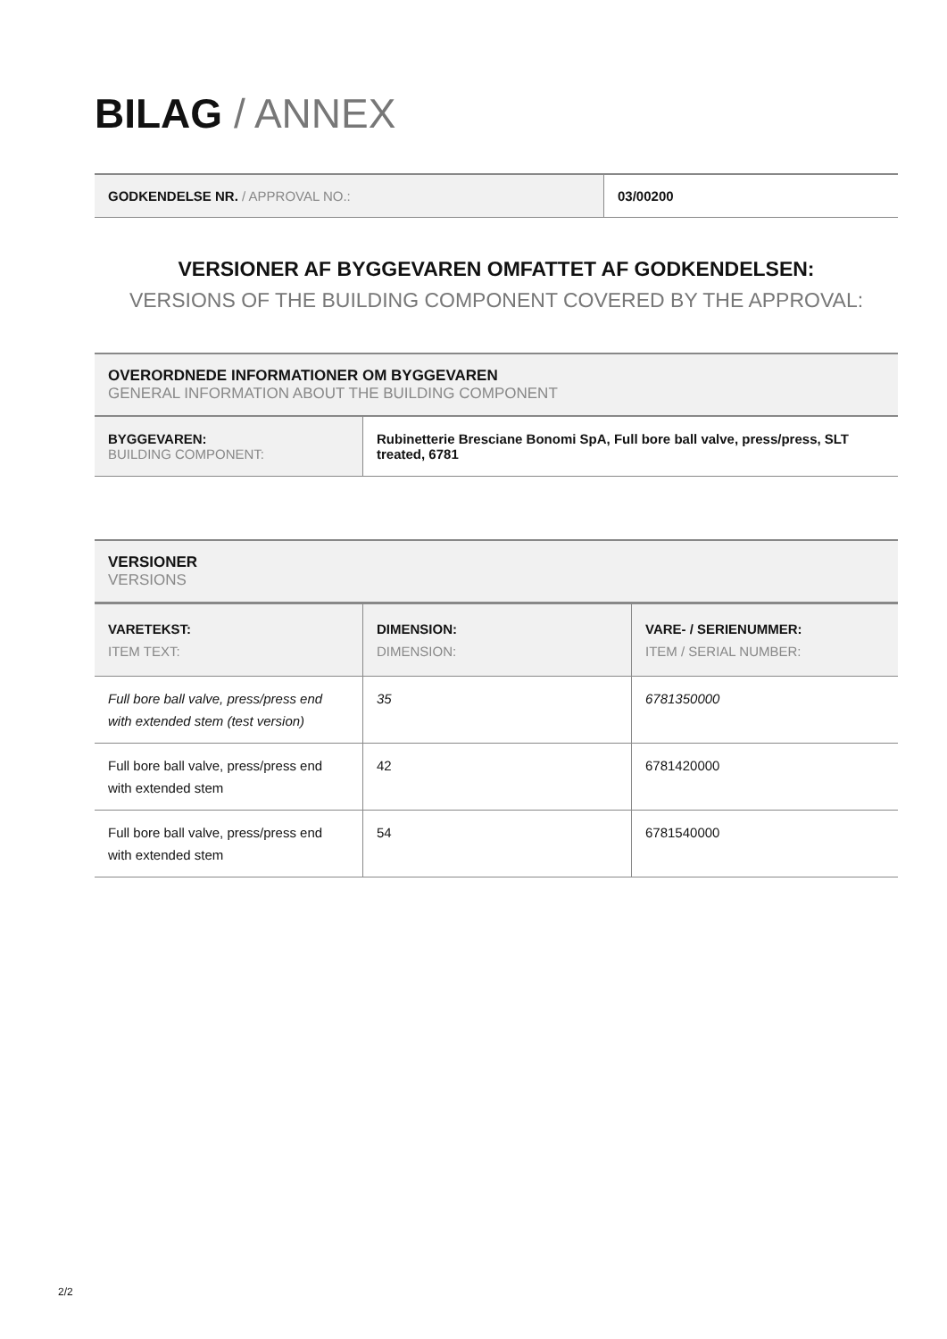BILAG / ANNEX
| GODKENDELSE NR. / APPROVAL NO.: | 03/00200 |
VERSIONER AF BYGGEVAREN OMFATTET AF GODKENDELSEN:
VERSIONS OF THE BUILDING COMPONENT COVERED BY THE APPROVAL:
OVERORDNEDE INFORMATIONER OM BYGGEVAREN
GENERAL INFORMATION ABOUT THE BUILDING COMPONENT
| BYGGEVAREN: BUILDING COMPONENT: | Rubinetterie Bresciane Bonomi SpA, Full bore ball valve, press/press, SLT treated, 6781 |
VERSIONER
VERSIONS
| VARETEKST: ITEM TEXT: | DIMENSION: DIMENSION: | VARE- / SERIENUMMER: ITEM / SERIAL NUMBER: |
| Full bore ball valve, press/press end with extended stem (test version) | 35 | 6781350000 |
| Full bore ball valve, press/press end with extended stem | 42 | 6781420000 |
| Full bore ball valve, press/press end with extended stem | 54 | 6781540000 |
2/2